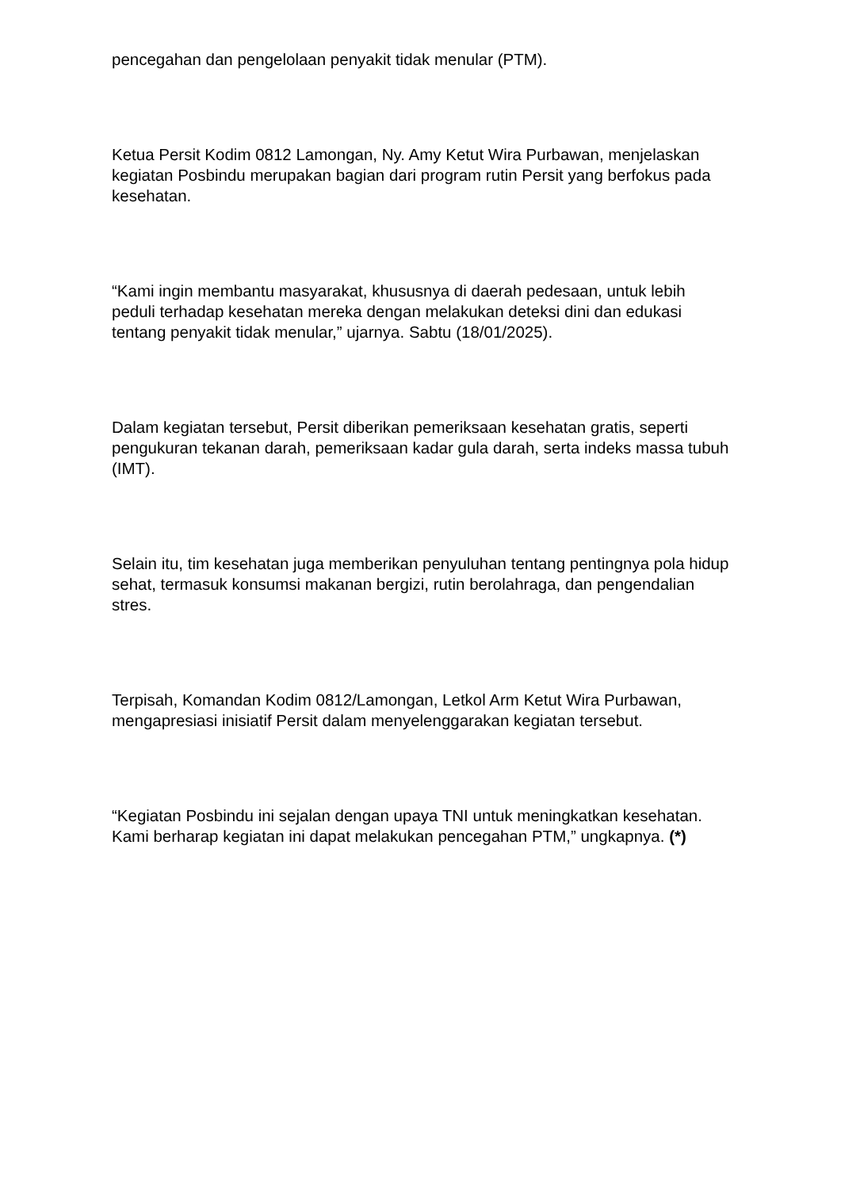pencegahan dan pengelolaan penyakit tidak menular (PTM).
Ketua Persit Kodim 0812 Lamongan, Ny. Amy Ketut Wira Purbawan, menjelaskan kegiatan Posbindu merupakan bagian dari program rutin Persit yang berfokus pada kesehatan.
“Kami ingin membantu masyarakat, khususnya di daerah pedesaan, untuk lebih peduli terhadap kesehatan mereka dengan melakukan deteksi dini dan edukasi tentang penyakit tidak menular,” ujarnya. Sabtu (18/01/2025).
Dalam kegiatan tersebut, Persit diberikan pemeriksaan kesehatan gratis, seperti pengukuran tekanan darah, pemeriksaan kadar gula darah, serta indeks massa tubuh (IMT).
Selain itu, tim kesehatan juga memberikan penyuluhan tentang pentingnya pola hidup sehat, termasuk konsumsi makanan bergizi, rutin berolahraga, dan pengendalian stres.
Terpisah, Komandan Kodim 0812/Lamongan, Letkol Arm Ketut Wira Purbawan, mengapresiasi inisiatif Persit dalam menyelenggarakan kegiatan tersebut.
“Kegiatan Posbindu ini sejalan dengan upaya TNI untuk meningkatkan kesehatan. Kami berharap kegiatan ini dapat melakukan pencegahan PTM,” ungkapnya. (*)